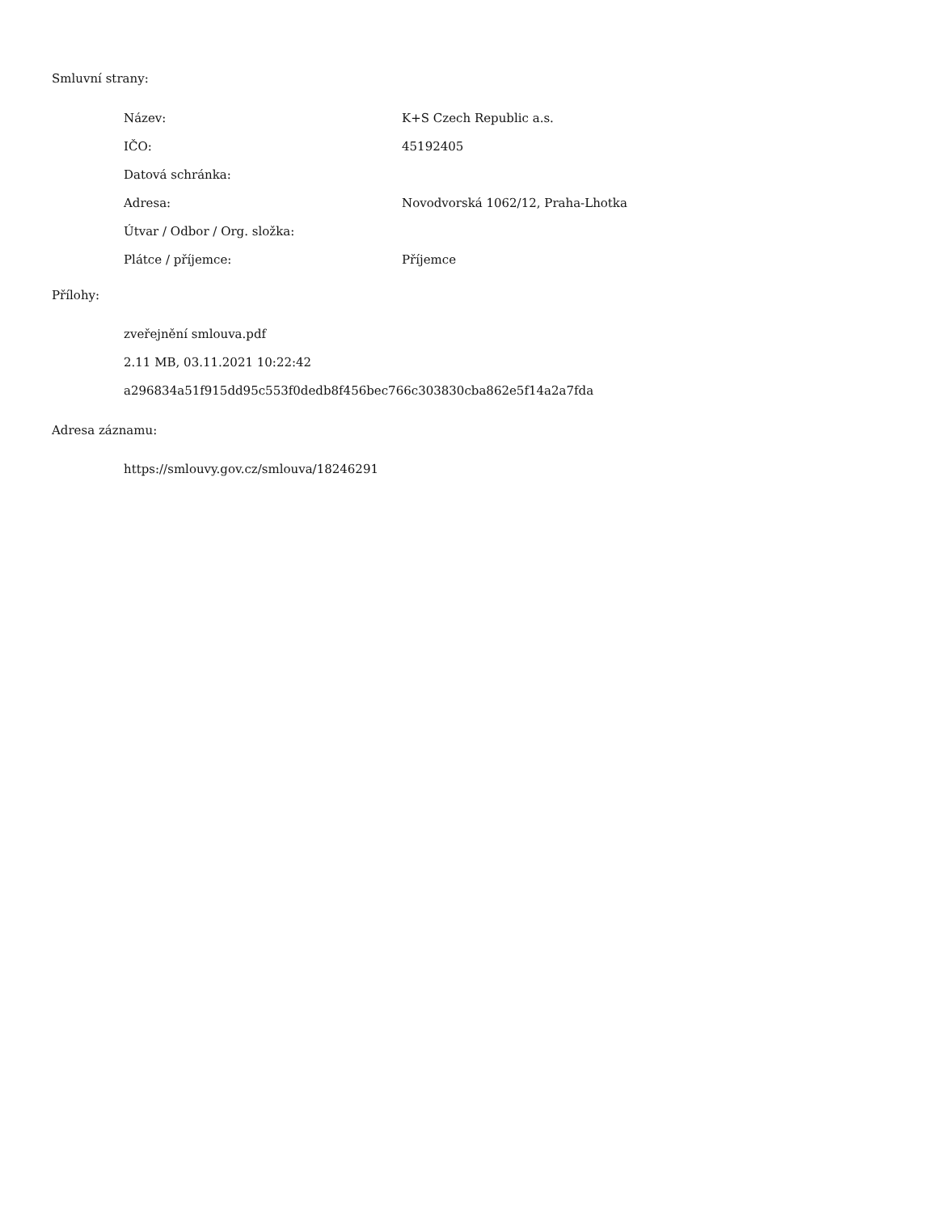Smluvní strany:
| Název: | K+S Czech Republic a.s. |
| IČO: | 45192405 |
| Datová schránka: | |
| Adresa: | Novodvorská 1062/12, Praha-Lhotka |
| Útvar / Odbor / Org. složka: | |
| Plátce / příjemce: | Příjemce |
Přílohy:
zveřejnění smlouva.pdf
2.11 MB, 03.11.2021 10:22:42
a296834a51f915dd95c553f0dedb8f456bec766c303830cba862e5f14a2a7fda
Adresa záznamu:
https://smlouvy.gov.cz/smlouva/18246291